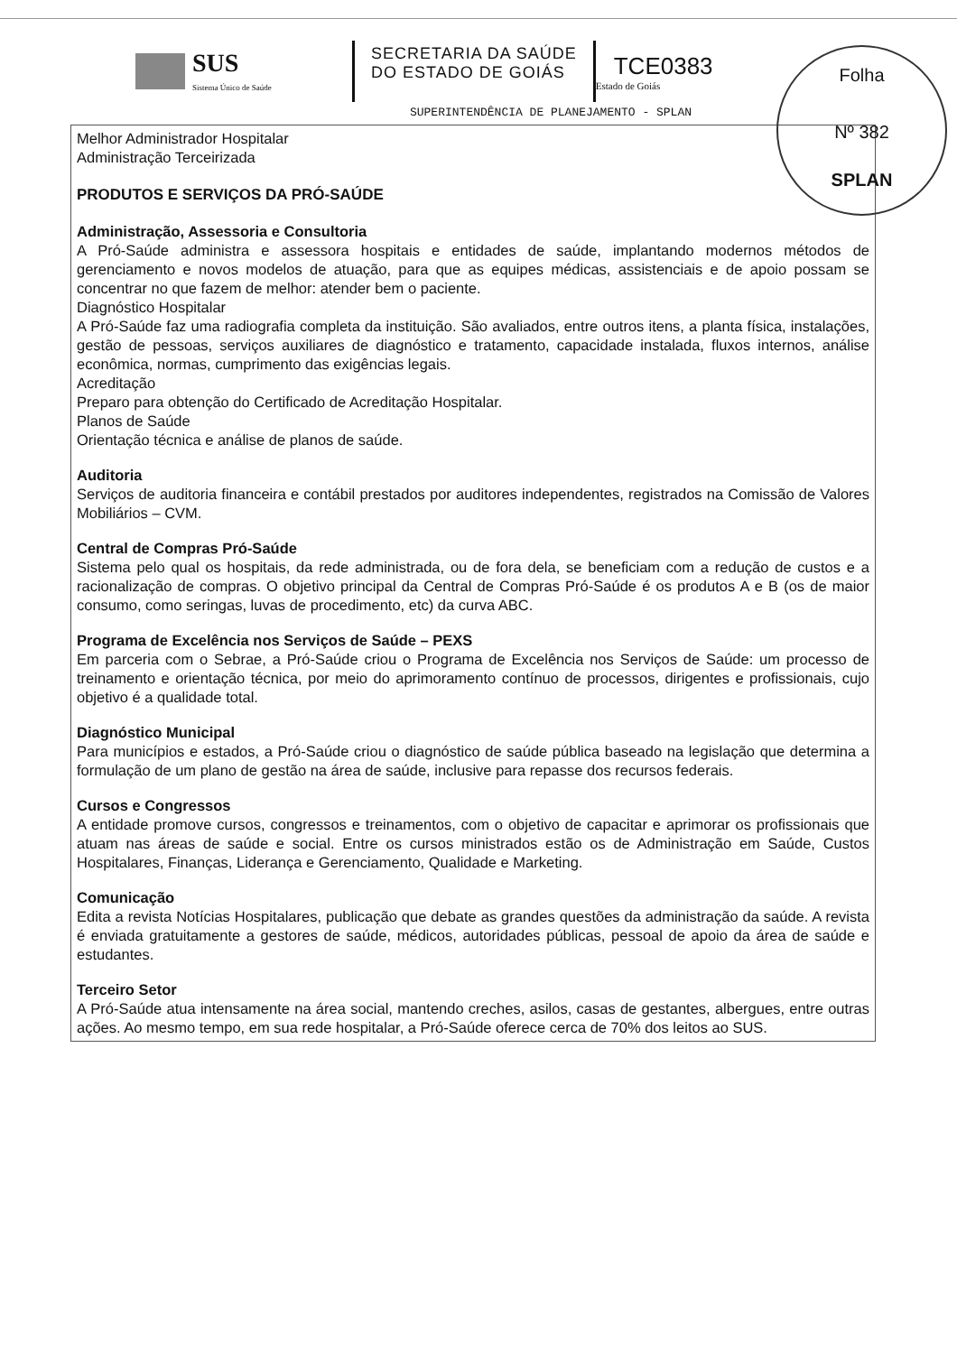Folha
Nº 382
SPLAN
SUS
Sistema Único de Saúde
SECRETARIA DA SAÚDE
DO ESTADO DE GOIÁS
TCE0383
Estado de Goiás
SUPERINTENDÊNCIA DE PLANEJAMENTO - SPLAN
Melhor Administrador Hospitalar
Administração Terceirizada
PRODUTOS E SERVIÇOS DA PRÓ-SAÚDE
Administração, Assessoria e Consultoria
A Pró-Saúde administra e assessora hospitais e entidades de saúde, implantando modernos métodos de gerenciamento e novos modelos de atuação, para que as equipes médicas, assistenciais e de apoio possam se concentrar no que fazem de melhor: atender bem o paciente.
Diagnóstico Hospitalar
A Pró-Saúde faz uma radiografia completa da instituição. São avaliados, entre outros itens, a planta física, instalações, gestão de pessoas, serviços auxiliares de diagnóstico e tratamento, capacidade instalada, fluxos internos, análise econômica, normas, cumprimento das exigências legais.
Acreditação
Preparo para obtenção do Certificado de Acreditação Hospitalar.
Planos de Saúde
Orientação técnica e análise de planos de saúde.
Auditoria
Serviços de auditoria financeira e contábil prestados por auditores independentes, registrados na Comissão de Valores Mobiliários – CVM.
Central de Compras Pró-Saúde
Sistema pelo qual os hospitais, da rede administrada, ou de fora dela, se beneficiam com a redução de custos e a racionalização de compras. O objetivo principal da Central de Compras Pró-Saúde é os produtos A e B (os de maior consumo, como seringas, luvas de procedimento, etc) da curva ABC.
Programa de Excelência nos Serviços de Saúde – PEXS
Em parceria com o Sebrae, a Pró-Saúde criou o Programa de Excelência nos Serviços de Saúde: um processo de treinamento e orientação técnica, por meio do aprimoramento contínuo de processos, dirigentes e profissionais, cujo objetivo é a qualidade total.
Diagnóstico Municipal
Para municípios e estados, a Pró-Saúde criou o diagnóstico de saúde pública baseado na legislação que determina a formulação de um plano de gestão na área de saúde, inclusive para repasse dos recursos federais.
Cursos e Congressos
A entidade promove cursos, congressos e treinamentos, com o objetivo de capacitar e aprimorar os profissionais que atuam nas áreas de saúde e social. Entre os cursos ministrados estão os de Administração em Saúde, Custos Hospitalares, Finanças, Liderança e Gerenciamento, Qualidade e Marketing.
Comunicação
Edita a revista Notícias Hospitalares, publicação que debate as grandes questões da administração da saúde. A revista é enviada gratuitamente a gestores de saúde, médicos, autoridades públicas, pessoal de apoio da área de saúde e estudantes.
Terceiro Setor
A Pró-Saúde atua intensamente na área social, mantendo creches, asilos, casas de gestantes, albergues, entre outras ações. Ao mesmo tempo, em sua rede hospitalar, a Pró-Saúde oferece cerca de 70% dos leitos ao SUS.